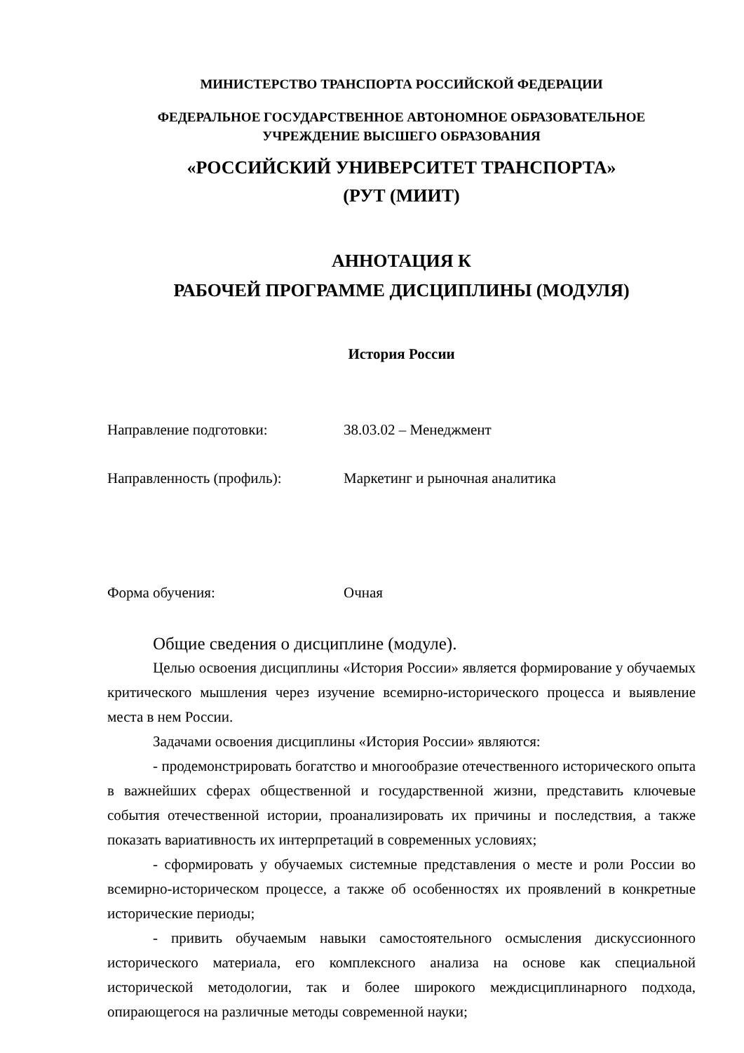МИНИСТЕРСТВО ТРАНСПОРТА РОССИЙСКОЙ ФЕДЕРАЦИИ
ФЕДЕРАЛЬНОЕ ГОСУДАРСТВЕННОЕ АВТОНОМНОЕ ОБРАЗОВАТЕЛЬНОЕ
УЧРЕЖДЕНИЕ ВЫСШЕГО ОБРАЗОВАНИЯ
«РОССИЙСКИЙ УНИВЕРСИТЕТ ТРАНСПОРТА»
(РУТ (МИИТ)
АННОТАЦИЯ К
РАБОЧЕЙ ПРОГРАММЕ ДИСЦИПЛИНЫ (МОДУЛЯ)
История России
Направление подготовки: 38.03.02 – Менеджмент
Направленность (профиль): Маркетинг и рыночная аналитика
Форма обучения: Очная
Общие сведения о дисциплине (модуле).
Целью освоения дисциплины «История России» является формирование у обучаемых критического мышления через изучение всемирно-исторического процесса и выявление места в нем России.
Задачами освоения дисциплины «История России» являются:
- продемонстрировать богатство и многообразие отечественного исторического опыта в важнейших сферах общественной и государственной жизни, представить ключевые события отечественной истории, проанализировать их причины и последствия, а также показать вариативность их интерпретаций в современных условиях;
- сформировать у обучаемых системные представления о месте и роли России во всемирно-историческом процессе, а также об особенностях их проявлений в конкретные исторические периоды;
- привить обучаемым навыки самостоятельного осмысления дискуссионного исторического материала, его комплексного анализа на основе как специальной исторической методологии, так и более широкого междисциплинарного подхода, опирающегося на различные методы современной науки;